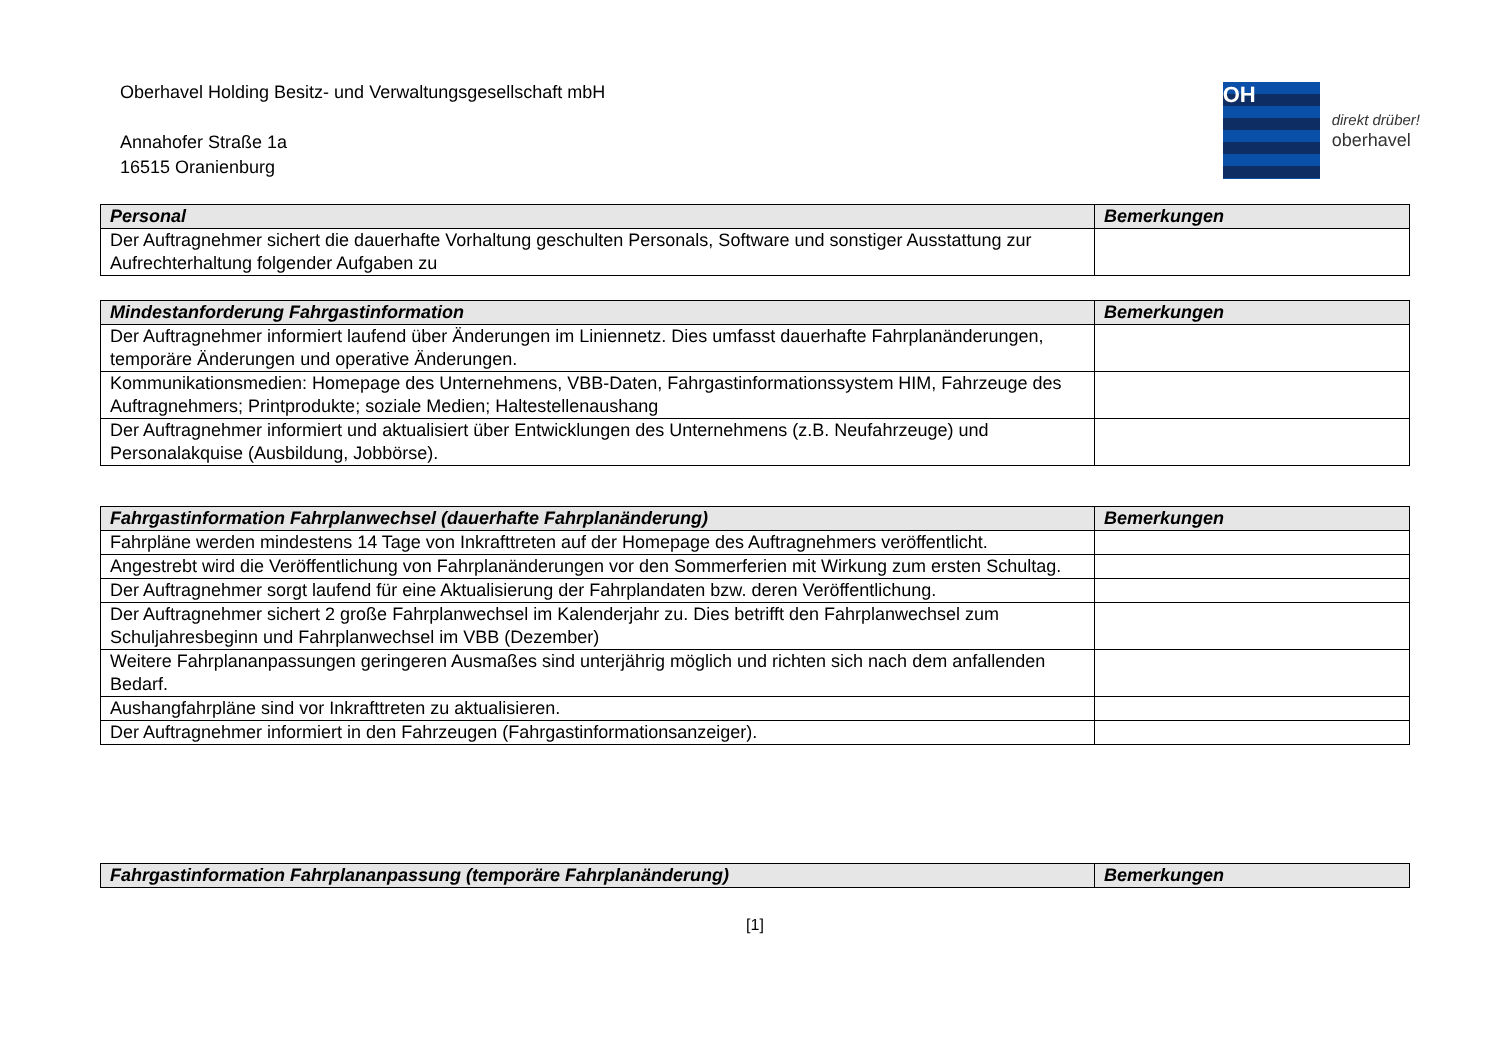Oberhavel Holding Besitz- und Verwaltungsgesellschaft mbH
Annahofer Straße 1a
16515 Oranienburg
OH
direkt drüber!
oberhavel
| Personal | Bemerkungen |
| --- | --- |
| Der Auftragnehmer sichert die dauerhafte Vorhaltung geschulten Personals, Software und sonstiger Ausstattung zur Aufrechterhaltung folgender Aufgaben zu | |
| Mindestanforderung Fahrgastinformation | Bemerkungen |
| --- | --- |
| Der Auftragnehmer informiert laufend über Änderungen im Liniennetz. Dies umfasst dauerhafte Fahrplanänderungen, temporäre Änderungen und operative Änderungen. | |
| Kommunikationsmedien: Homepage des Unternehmens, VBB-Daten, Fahrgastinformationssystem HIM, Fahrzeuge des Auftragnehmers; Printprodukte; soziale Medien; Haltestellenaushang | |
| Der Auftragnehmer informiert und aktualisiert über Entwicklungen des Unternehmens (z.B. Neufahrzeuge) und Personalakquise (Ausbildung, Jobbörse). | |
| Fahrgastinformation Fahrplanwechsel (dauerhafte Fahrplanänderung) | Bemerkungen |
| --- | --- |
| Fahrpläne werden mindestens 14 Tage von Inkrafttreten auf der Homepage des Auftragnehmers veröffentlicht. | |
| Angestrebt wird die Veröffentlichung von Fahrplanänderungen vor den Sommerferien mit Wirkung zum ersten Schultag. | |
| Der Auftragnehmer sorgt laufend für eine Aktualisierung der Fahrplandaten bzw. deren Veröffentlichung. | |
| Der Auftragnehmer sichert 2 große Fahrplanwechsel im Kalenderjahr zu. Dies betrifft den Fahrplanwechsel zum Schuljahresbeginn und Fahrplanwechsel im VBB (Dezember) | |
| Weitere Fahrplananpassungen geringeren Ausmaßes sind unterjährig möglich und richten sich nach dem anfallenden Bedarf. | |
| Aushangfahrpläne sind vor Inkrafttreten zu aktualisieren. | |
| Der Auftragnehmer informiert in den Fahrzeugen (Fahrgastinformationsanzeiger). | |
| Fahrgastinformation Fahrplananpassung (temporäre Fahrplanänderung) | Bemerkungen |
| --- | --- |
[1]